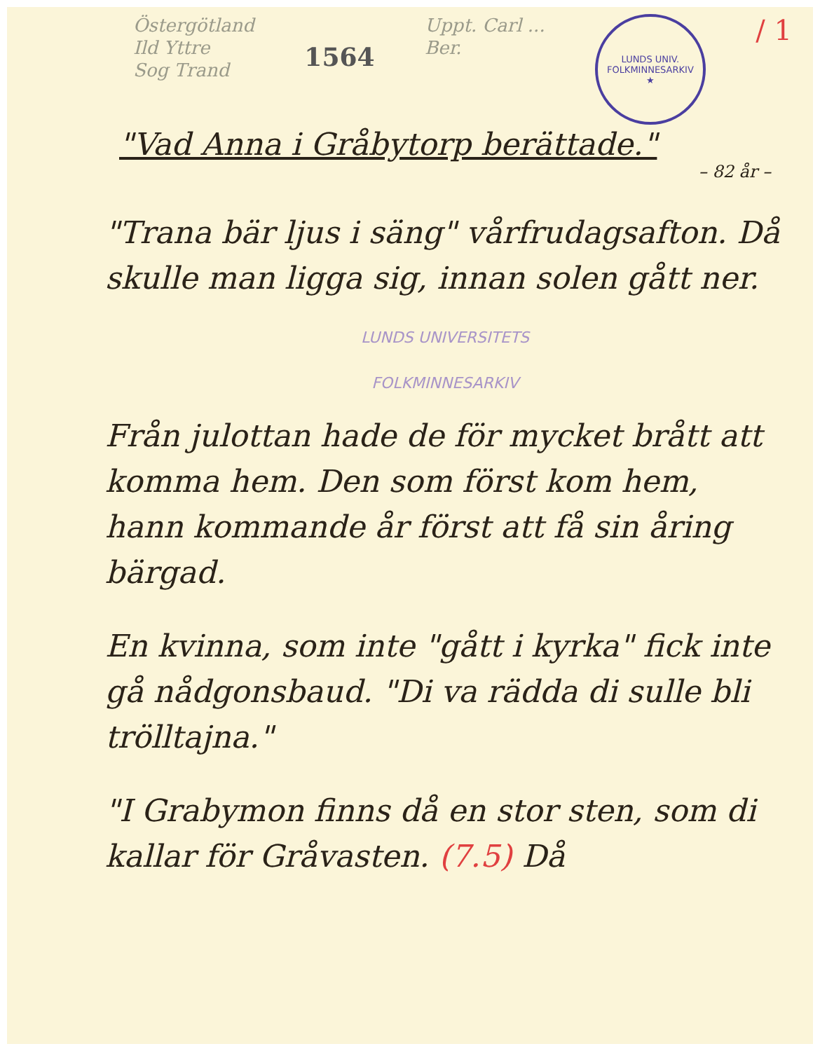Östergötland
Ild Yttre
Sog Trand
1564
Uppt. Carl ...
Ber.
LUNDS UNIV. FOLKMINNESARKIV
★
/ 1
"Vad Anna i Gråbytorp berättade."
– 82 år –
"Trana bär ljus i säng" vårfrudagsafton. Då skulle man ligga sig, innan solen gått ner.
LUNDS UNIVERSITETS
FOLKMINNESARKIV
Från julottan hade de för mycket brått att komma hem. Den som först kom hem, hann kommande år först att få sin åring bärgad.
En kvinna, som inte "gått i kyrka" fick inte gå nådgonsbaud. "Di va rädda di sulle bli trölltajna."
"I Grabymon finns då en stor sten, som di kallar för Gråvasten. (7.5) Då